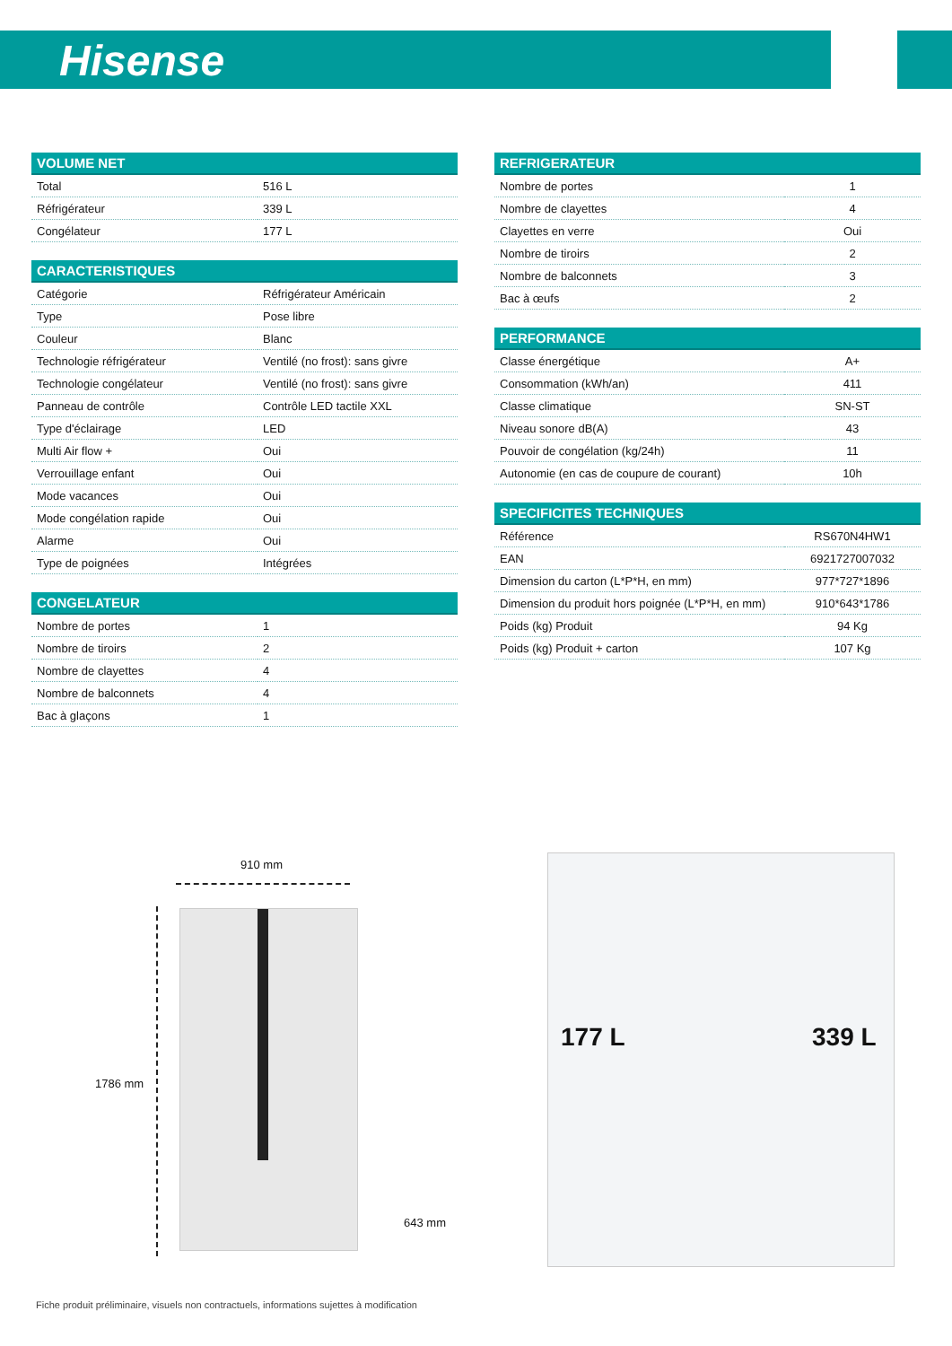Hisense
| VOLUME NET | |
| --- | --- |
| Total | 516 L |
| Réfrigérateur | 339 L |
| Congélateur | 177 L |
| CARACTERISTIQUES | |
| --- | --- |
| Catégorie | Réfrigérateur Américain |
| Type | Pose libre |
| Couleur | Blanc |
| Technologie réfrigérateur | Ventilé (no frost): sans givre |
| Technologie congélateur | Ventilé (no frost): sans givre |
| Panneau de contrôle | Contrôle LED tactile XXL |
| Type d'éclairage | LED |
| Multi Air flow + | Oui |
| Verrouillage enfant | Oui |
| Mode vacances | Oui |
| Mode congélation rapide | Oui |
| Alarme | Oui |
| Type de poignées | Intégrées |
| CONGELATEUR | |
| --- | --- |
| Nombre de portes | 1 |
| Nombre de tiroirs | 2 |
| Nombre de clayettes | 4 |
| Nombre de balconnets | 4 |
| Bac à glaçons | 1 |
| REFRIGERATEUR | |
| --- | --- |
| Nombre de portes | 1 |
| Nombre de clayettes | 4 |
| Clayettes en verre | Oui |
| Nombre de tiroirs | 2 |
| Nombre de balconnets | 3 |
| Bac à œufs | 2 |
| PERFORMANCE | |
| --- | --- |
| Classe énergétique | A+ |
| Consommation (kWh/an) | 411 |
| Classe climatique | SN-ST |
| Niveau sonore dB(A) | 43 |
| Pouvoir de congélation (kg/24h) | 11 |
| Autonomie (en cas de coupure de courant) | 10h |
| SPECIFICITES TECHNIQUES | |
| --- | --- |
| Référence | RS670N4HW1 |
| EAN | 6921727007032 |
| Dimension du carton (L*P*H, en mm) | 977*727*1896 |
| Dimension du produit hors poignée (L*P*H, en mm) | 910*643*1786 |
| Poids (kg) Produit | 94 Kg |
| Poids (kg) Produit + carton | 107 Kg |
910 mm
1786 mm
643 mm
177 L 339 L
Fiche produit préliminaire, visuels non contractuels, informations sujettes à modification